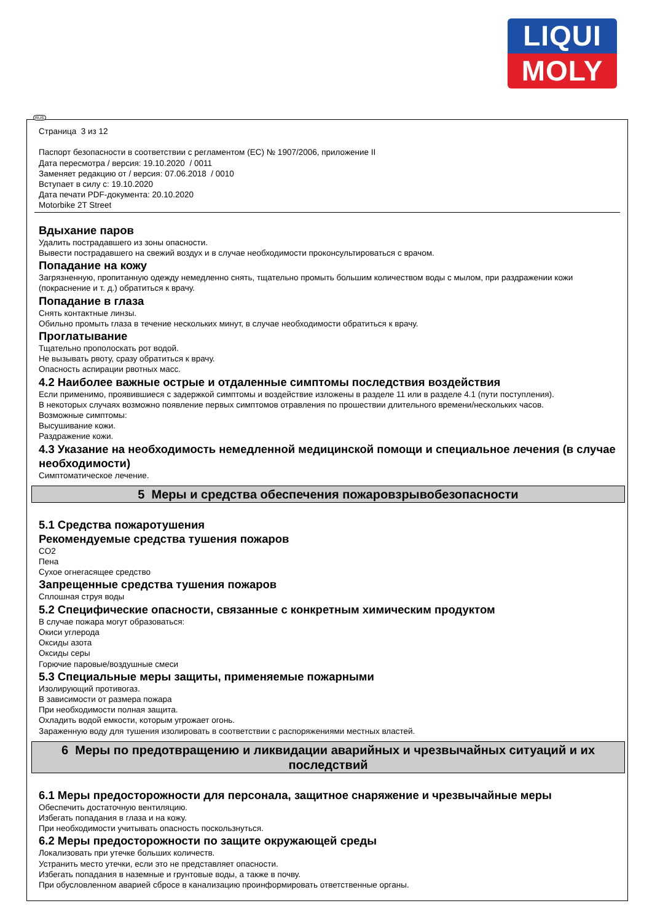LIQUI
MOLY
RUS
Страница 3 из 12
Паспорт безопасности в соответствии с регламентом (ЕС) № 1907/2006, приложение II
Дата пересмотра / версия: 19.10.2020 / 0011
Заменяет редакцию от / версия: 07.06.2018 / 0010
Вступает в силу с: 19.10.2020
Дата печати PDF-документа: 20.10.2020
Motorbike 2T Street
Вдыхание паров
Удалить пострадавшего из зоны опасности.
Вывести пострадавшего на свежий воздух и в случае необходимости проконсультироваться с врачом.
Попадание на кожу
Загрязненную, пропитанную одежду немедленно снять, тщательно промыть большим количеством воды с мылом, при раздражении кожи (покраснение и т. д.) обратиться к врачу.
Попадание в глаза
Снять контактные линзы.
Обильно промыть глаза в течение нескольких минут, в случае необходимости обратиться к врачу.
Проглатывание
Тщательно прополоскать рот водой.
Не вызывать рвоту, сразу обратиться к врачу.
Опасность аспирации рвотных масс.
4.2 Наиболее важные острые и отдаленные симптомы последствия воздействия
Если применимо, проявившиеся с задержкой симптомы и воздействие изложены в разделе 11 или в разделе 4.1 (пути поступления).
В некоторых случаях возможно появление первых симптомов отравления по прошествии длительного времени/нескольких часов.
Возможные симптомы:
Высушивание кожи.
Раздражение кожи.
4.3 Указание на необходимость немедленной медицинской помощи и специальное лечения (в случае необходимости)
Симптоматическое лечение.
5 Меры и средства обеспечения пожаровзрывобезопасности
5.1 Средства пожаротушения
Рекомендуемые средства тушения пожаров
CO2
Пена
Сухое огнегасящее средство
Запрещенные средства тушения пожаров
Сплошная струя воды
5.2 Специфические опасности, связанные с конкретным химическим продуктом
В случае пожара могут образоваться:
Окиси углерода
Оксиды азота
Оксиды серы
Горючие паровые/воздушные смеси
5.3 Специальные меры защиты, применяемые пожарными
Изолирующий противогаз.
В зависимости от размера пожара
При необходимости полная защита.
Охладить водой емкости, которым угрожает огонь.
Зараженную воду для тушения изолировать в соответствии с распоряжениями местных властей.
6 Меры по предотвращению и ликвидации аварийных и чрезвычайных ситуаций и их последствий
6.1 Меры предосторожности для персонала, защитное снаряжение и чрезвычайные меры
Обеспечить достаточную вентиляцию.
Избегать попадания в глаза и на кожу.
При необходимости учитывать опасность поскользнуться.
6.2 Меры предосторожности по защите окружающей среды
Локализовать при утечке больших количеств.
Устранить место утечки, если это не представляет опасности.
Избегать попадания в наземные и грунтовые воды, а также в почву.
При обусловленном аварией сбросе в канализацию проинформировать ответственные органы.